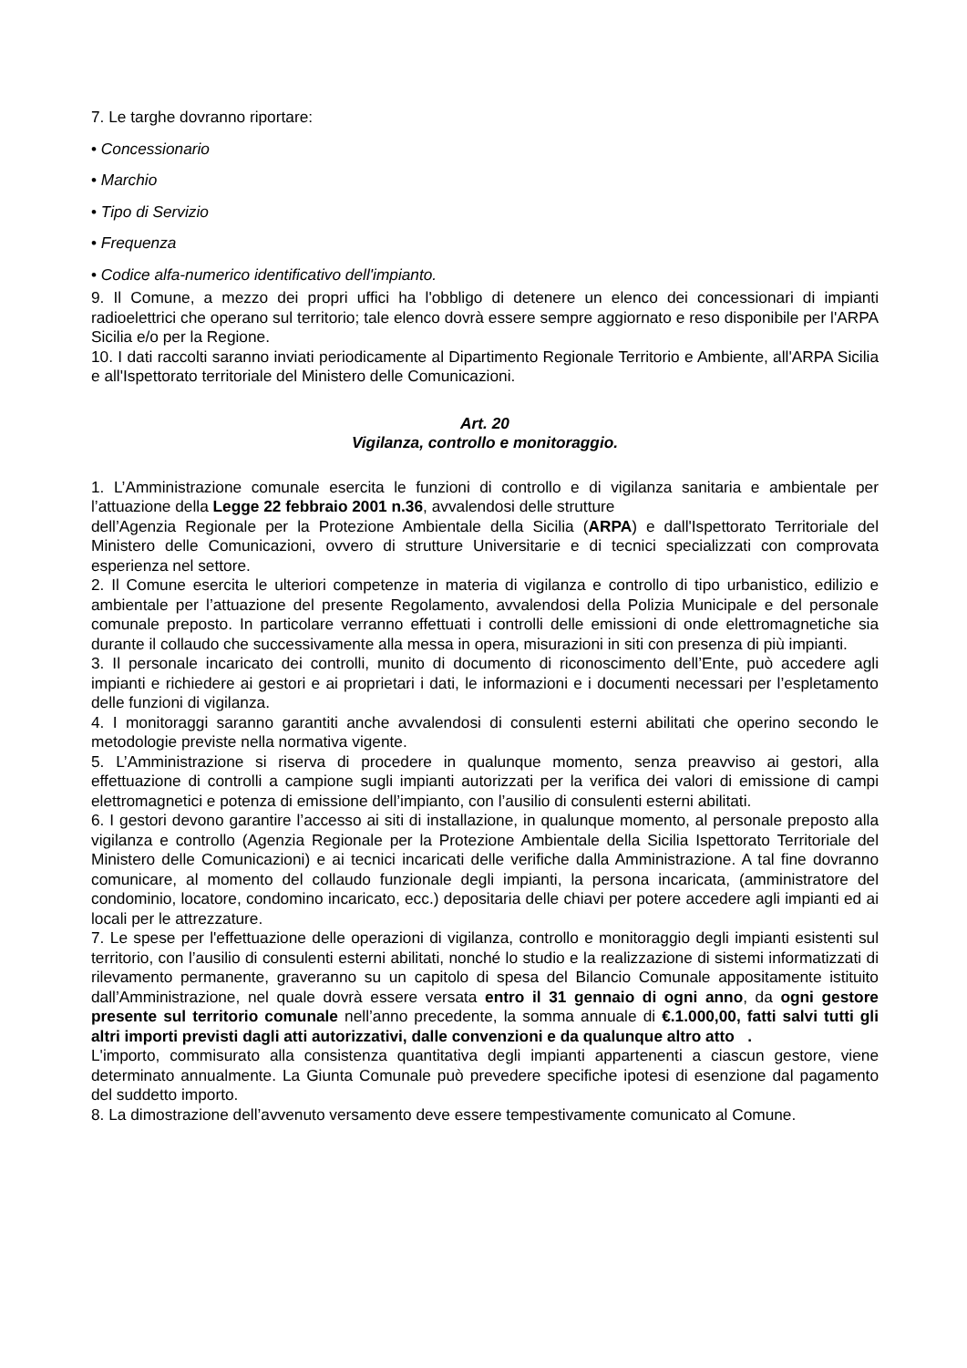7. Le targhe dovranno riportare:
• Concessionario
• Marchio
• Tipo di Servizio
• Frequenza
• Codice alfa-numerico identificativo dell'impianto.
9. Il Comune, a mezzo dei propri uffici ha l'obbligo di detenere un elenco dei concessionari di impianti radioelettrici che operano sul territorio; tale elenco dovrà essere sempre aggiornato e reso disponibile per l'ARPA Sicilia e/o per la Regione.
10. I dati raccolti saranno inviati periodicamente al Dipartimento Regionale Territorio e Ambiente, all'ARPA Sicilia e all'Ispettorato territoriale del Ministero delle Comunicazioni.
Art. 20
Vigilanza, controllo e monitoraggio.
1. L’Amministrazione comunale esercita le funzioni di controllo e di vigilanza sanitaria e ambientale per l’attuazione della Legge 22 febbraio 2001 n.36, avvalendosi delle strutture
dell’Agenzia Regionale per la Protezione Ambientale della Sicilia (ARPA) e dall'Ispettorato Territoriale del Ministero delle Comunicazioni, ovvero di strutture Universitarie e di tecnici specializzati con comprovata esperienza nel settore.
2. Il Comune esercita le ulteriori competenze in materia di vigilanza e controllo di tipo urbanistico, edilizio e ambientale per l’attuazione del presente Regolamento, avvalendosi della Polizia Municipale e del personale comunale preposto. In particolare verranno effettuati i controlli delle emissioni di onde elettromagnetiche sia durante il collaudo che successivamente alla messa in opera, misurazioni in siti con presenza di più impianti.
3. Il personale incaricato dei controlli, munito di documento di riconoscimento dell’Ente, può accedere agli impianti e richiedere ai gestori e ai proprietari i dati, le informazioni e i documenti necessari per l’espletamento delle funzioni di vigilanza.
4. I monitoraggi saranno garantiti anche avvalendosi di consulenti esterni abilitati che operino secondo le metodologie previste nella normativa vigente.
5. L’Amministrazione si riserva di procedere in qualunque momento, senza preavviso ai gestori, alla effettuazione di controlli a campione sugli impianti autorizzati per la verifica dei valori di emissione di campi elettromagnetici e potenza di emissione dell’impianto, con l’ausilio di consulenti esterni abilitati.
6. I gestori devono garantire l’accesso ai siti di installazione, in qualunque momento, al personale preposto alla vigilanza e controllo (Agenzia Regionale per la Protezione Ambientale della Sicilia Ispettorato Territoriale del Ministero delle Comunicazioni) e ai tecnici incaricati delle verifiche dalla Amministrazione. A tal fine dovranno comunicare, al momento del collaudo funzionale degli impianti, la persona incaricata, (amministratore del condominio, locatore, condomino incaricato, ecc.) depositaria delle chiavi per potere accedere agli impianti ed ai locali per le attrezzature.
7. Le spese per l'effettuazione delle operazioni di vigilanza, controllo e monitoraggio degli impianti esistenti sul territorio, con l’ausilio di consulenti esterni abilitati, nonché lo studio e la realizzazione di sistemi informatizzati di rilevamento permanente, graveranno su un capitolo di spesa del Bilancio Comunale appositamente istituito dall’Amministrazione, nel quale dovrà essere versata entro il 31 gennaio di ogni anno, da ogni gestore presente sul territorio comunale nell’anno precedente, la somma annuale di €.1.000,00, fatti salvi tutti gli altri importi previsti dagli atti autorizzativi, dalle convenzioni e da qualunque altro atto .
L'importo, commisurato alla consistenza quantitativa degli impianti appartenenti a ciascun gestore, viene determinato annualmente. La Giunta Comunale può prevedere specifiche ipotesi di esenzione dal pagamento del suddetto importo.
8. La dimostrazione dell’avvenuto versamento deve essere tempestivamente comunicato al Comune.